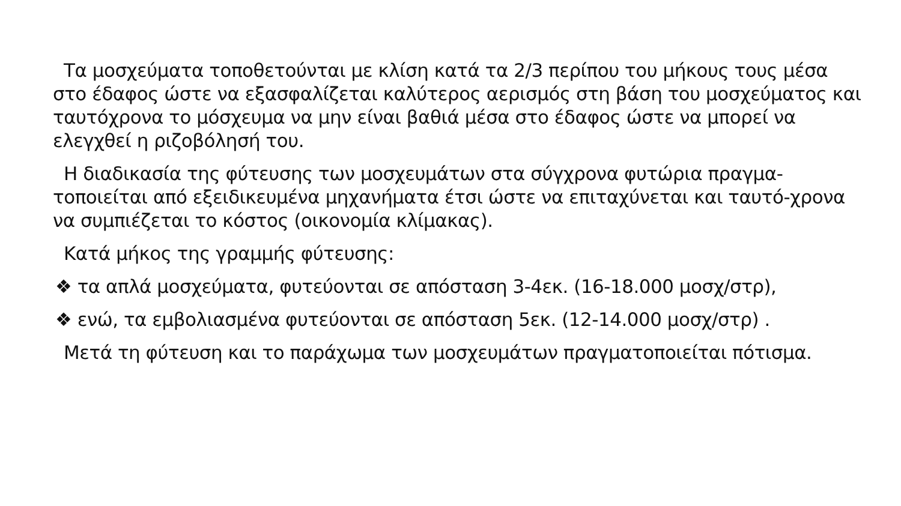Τα μοσχεύματα τοποθετούνται με κλίση κατά τα 2/3 περίπου του μήκους τους μέσα στο έδαφος ώστε να εξασφαλίζεται καλύτερος αερισμός στη βάση του μοσχεύματος και ταυτόχρονα το μόσχευμα να μην είναι βαθιά μέσα στο έδαφος ώστε να μπορεί να ελεγχθεί η ριζοβόλησή του.
Η διαδικασία της φύτευσης των μοσχευμάτων στα σύγχρονα φυτώρια πραγμα-τοποιείται από εξειδικευμένα μηχανήματα έτσι ώστε να επιταχύνεται και ταυτό-χρονα να συμπιέζεται το κόστος (οικονομία κλίμακας).
Κατά μήκος της γραμμής φύτευσης:
❖ τα απλά μοσχεύματα, φυτεύονται σε απόσταση 3-4εκ. (16-18.000 μοσχ/στρ),
❖ ενώ, τα εμβολιασμένα φυτεύονται σε απόσταση 5εκ. (12-14.000 μοσχ/στρ) .
Μετά τη φύτευση και το παράχωμα των μοσχευμάτων πραγματοποιείται πότισμα.